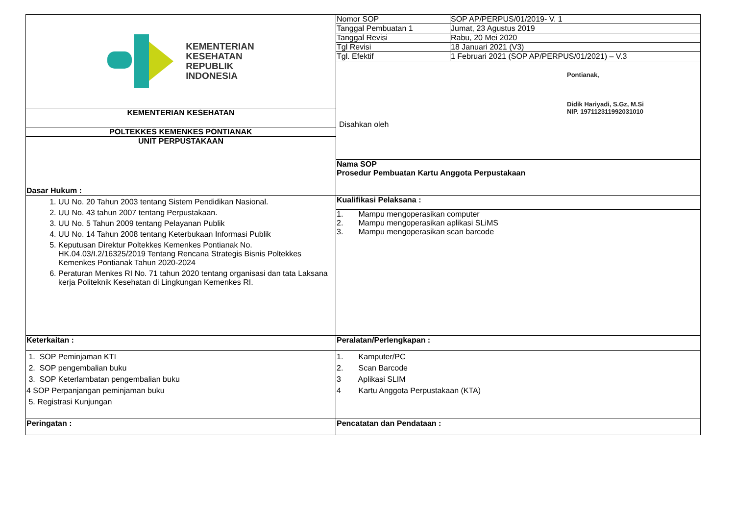| KEMENTERIAN KESEHATAN REPUBLIK INDONESIA | Nomor SOP | SOP AP/PERPUS/01/2019- V. 1 |
| | Tanggal Pembuatan 1 | Jumat, 23 Agustus 2019 |
| | Tanggal Revisi | Rabu, 20 Mei 2020 |
| | Tgl Revisi | 18 Januari 2021 (V3) |
| | Tgl. Efektif | 1 Februari 2021 (SOP AP/PERPUS/01/2021) – V.3 |
| | Pontianak, Didik Hariyadi, S.Gz, M.Si NIP. 197112311992031010 Disahkan oleh | |
| KEMENTERIAN KESEHATAN | | |
| POLTEKKES KEMENKES PONTIANAK | | |
| UNIT PERPUSTAKAAN | | |
| | Nama SOP Prosedur Pembuatan Kartu Anggota Perpustakaan | |
| Dasar Hukum : | | |
| 1. UU No. 20 Tahun 2003 tentang Sistem Pendidikan Nasional. 2. UU No. 43 tahun 2007 tentang Perpustakaan. 3. UU No. 5 Tahun 2009 tentang Pelayanan Publik 4. UU No. 14 Tahun 2008 tentang Keterbukaan Informasi Publik 5. Keputusan Direktur Poltekkes Kemenkes Pontianak No. HK.04.03/I.2/16325/2019 Tentang Rencana Strategis Bisnis Poltekkes Kemenkes Pontianak Tahun 2020-2024 6. Peraturan Menkes RI No. 71 tahun 2020 tentang organisasi dan tata Laksana kerja Politeknik Kesehatan di Lingkungan Kemenkes RI. | Kualifikasi Pelaksana : | |
| | 1. Mampu mengoperasikan computer 2. Mampu mengoperasikan aplikasi SLiMS 3. Mampu mengoperasikan scan barcode | |
| Keterkaitan : | Peralatan/Perlengkapan : | |
| 1. SOP Peminjaman KTI 2. SOP pengembalian buku 3. SOP Keterlambatan pengembalian buku 4 SOP Perpanjangan peminjaman buku 5. Registrasi Kunjungan | 1. Kamputer/PC 2. Scan Barcode 3 Aplikasi SLIM 4 Kartu Anggota Perpustakaan (KTA) | |
| Peringatan : | Pencatatan dan Pendataan : | |